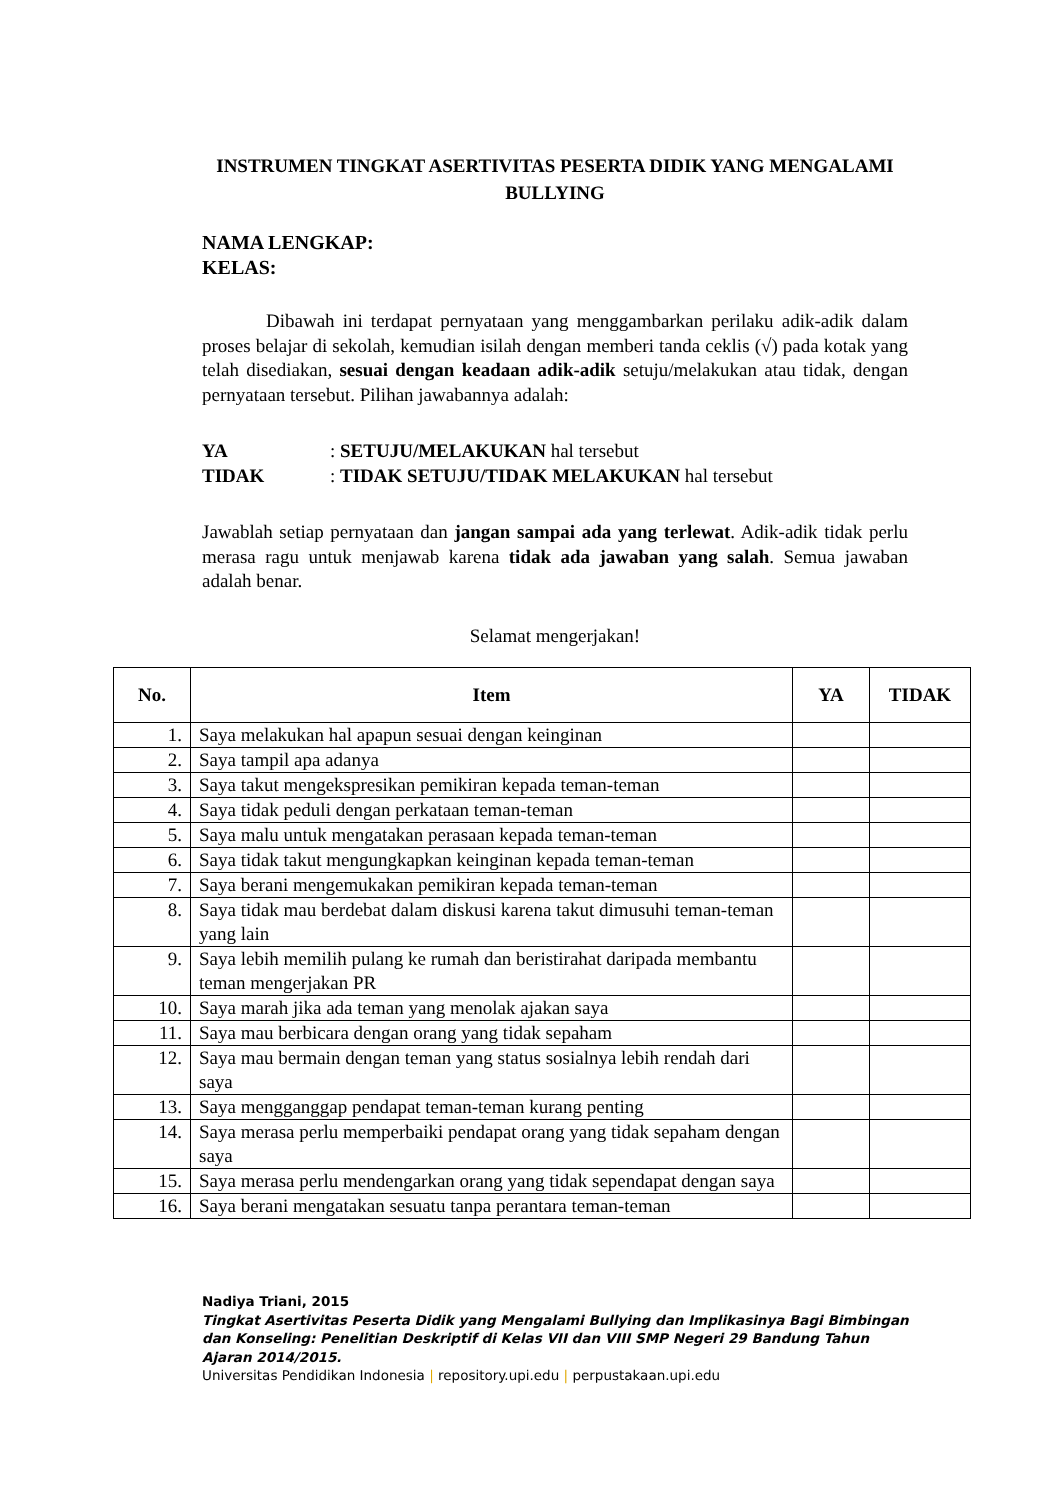INSTRUMEN TINGKAT ASERTIVITAS PESERTA DIDIK YANG MENGALAMI BULLYING
NAMA LENGKAP:
KELAS:
Dibawah ini terdapat pernyataan yang menggambarkan perilaku adik-adik dalam proses belajar di sekolah, kemudian isilah dengan memberi tanda ceklis (√) pada kotak yang telah disediakan, sesuai dengan keadaan adik-adik setuju/melakukan atau tidak, dengan pernyataan tersebut. Pilihan jawabannya adalah:
YA: SETUJU/MELAKUKAN hal tersebut
TIDAK: TIDAK SETUJU/TIDAK MELAKUKAN hal tersebut
Jawablah setiap pernyataan dan jangan sampai ada yang terlewat. Adik-adik tidak perlu merasa ragu untuk menjawab karena tidak ada jawaban yang salah. Semua jawaban adalah benar.
Selamat mengerjakan!
| No. | Item | YA | TIDAK |
| --- | --- | --- | --- |
| 1. | Saya melakukan hal apapun sesuai dengan keinginan | | |
| 2. | Saya tampil apa adanya | | |
| 3. | Saya takut mengekspresikan pemikiran kepada teman-teman | | |
| 4. | Saya tidak peduli dengan perkataan teman-teman | | |
| 5. | Saya malu untuk mengatakan perasaan kepada teman-teman | | |
| 6. | Saya tidak takut mengungkapkan keinginan kepada teman-teman | | |
| 7. | Saya berani mengemukakan pemikiran kepada teman-teman | | |
| 8. | Saya tidak mau berdebat dalam diskusi karena takut dimusuhi teman-teman yang lain | | |
| 9. | Saya lebih memilih pulang ke rumah dan beristirahat daripada membantu teman mengerjakan PR | | |
| 10. | Saya marah jika ada teman yang menolak ajakan saya | | |
| 11. | Saya mau berbicara dengan orang yang tidak sepaham | | |
| 12. | Saya mau bermain dengan teman yang status sosialnya lebih rendah dari saya | | |
| 13. | Saya mengganggap pendapat teman-teman kurang penting | | |
| 14. | Saya merasa perlu memperbaiki pendapat orang yang tidak sepaham dengan saya | | |
| 15. | Saya merasa perlu mendengarkan orang yang tidak sependapat dengan saya | | |
| 16. | Saya berani mengatakan sesuatu tanpa perantara teman-teman | | |
Nadiya Triani, 2015
Tingkat Asertivitas Peserta Didik yang Mengalami Bullying dan Implikasinya Bagi Bimbingan
dan Konseling: Penelitian Deskriptif di Kelas VII dan VIII SMP Negeri 29 Bandung Tahun
Ajaran 2014/2015.
Universitas Pendidikan Indonesia | repository.upi.edu | perpustakaan.upi.edu